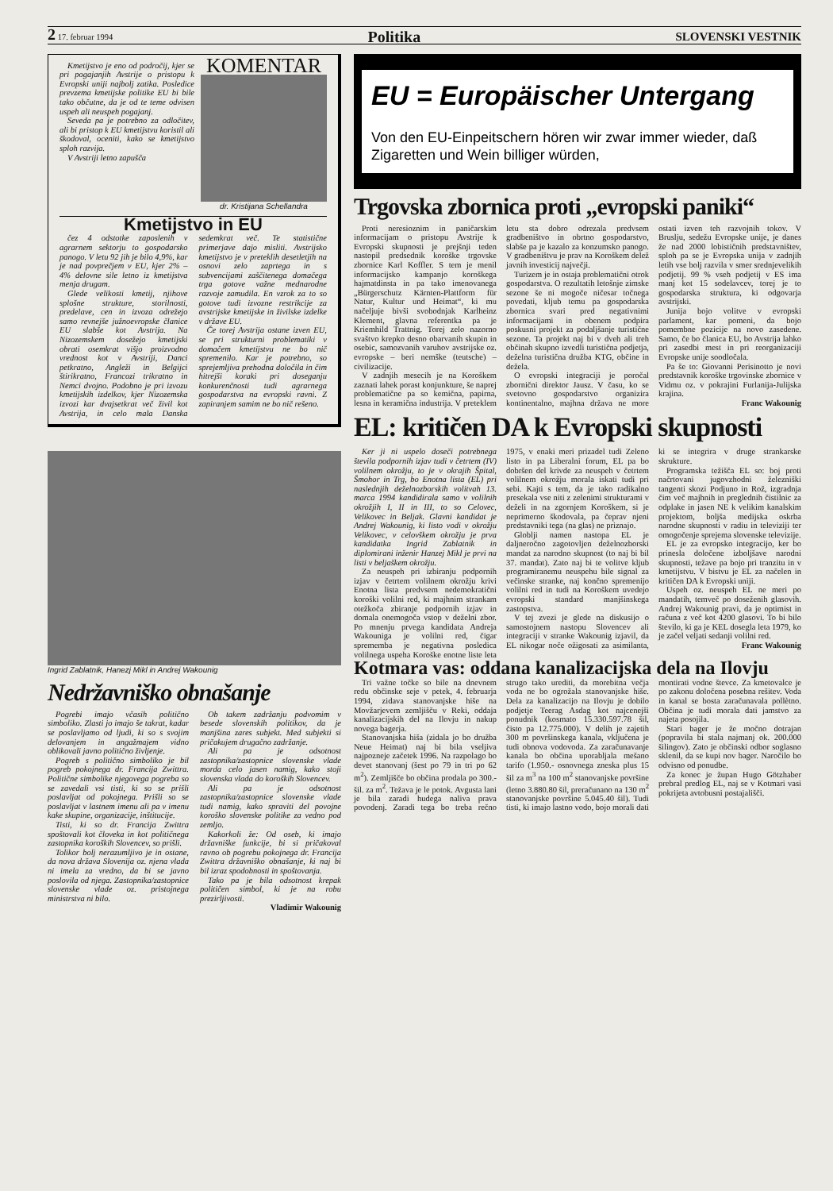2 17. februar 1994 Politika SLOVENSKI VESTNIK
Kmetijstvo je eno od področij, kjer se pri pogajanjih Avstrije o pristopu k Evropski uniji najbolj zatika. Posledice prevzema kmetijske politike EU bi bile tako občutne, da je od te teme odvisen uspeh ali neuspeh pogajanj.
Seveda pa je potrebno za odločitev, ali bi pristop k EU kmetijstvu koristil ali škodoval, oceniti, kako se kmetijstvo sploh razvija.
V Avstriji letno zapušča
KOMENTAR
dr. Kristijana Schellandra
Kmetijstvo in EU
čez 4 odstotke zaposlenih v agrarnem sektorju to gospodarsko panogo. V letu 92 jih je bilo 4,9%, kar je nad povprečjem v EU, kjer 2% – 4% delovne sile letno iz kmetijstva menja drugam.
Glede velikosti kmetij, njihove splošne strukture, storilnosti, predelave, cen in izvoza odrežejo samo revnejše južnoevropske članice EU slabše kot Avstrija. Na Nizozemskem dosežejo kmetijski obrati osemkrat višjo proizvodno vrednost kot v Avstriji, Danci petkratno, Angleži in Belgijci štirikratno, Francozi trikratno in Nemci dvojno. Podobno je pri izvozu kmetijskih izdelkov, kjer Nizozemska izvozi kar dvajsetkrat več živil kot Avstrija, in celo mala Danska sedemkrat več. Te statistične primerjave dajo misliti. Avstrijsko kmetijstvo je v preteklih desetletjih na osnovi zelo zaprtega in s subvencijami zaščitenega domačega trga gotove važne mednarodne razvoje zamudila. En vzrok za to so gotove tudi izvozne restrikcije za avstrijske kmetijske in živilske izdelke v države EU.
Če torej Avstrija ostane izven EU, se pri strukturni problematiki v domačem kmetijstvu ne bo nič spremenilo. Kar je potrebno, so sprejemljiva prehodna določila in čim hitrejši koraki pri doseganju konkurenčnosti tudi agrarnega gospodarstva na evropski ravni. Z zapiranjem samim ne bo nič rešeno.
Ingrid Zablatnik, Hanezj Mikl in Andrej Wakounig
Nedržavniško obnašanje
Pogrebi imajo včasih politično simboliko. Zlasti jo imajo še takrat, kadar se poslavljamo od ljudi, ki so s svojim delovanjem in angažmajem vidno oblikovali javno politično življenje.
Pogreb s politično simboliko je bil pogreb pokojnega dr. Francija Zwittra. Politične simbolike njegovega pogreba so se zavedali vsi tisti, ki so se prišli poslavljat od pokojnega. Prišli so se poslavljat v lastnem imenu ali pa v imenu kake skupine, organizacije, inštitucije.
Tisti, ki so dr. Francija Zwittra spoštovali kot človeka in kot političnega zastopnika koroških Slovencev, so prišli.
Tolikor bolj nerazumljivo je in ostane, da nova država Slovenija oz. njena vlada ni imela za vredno, da bi se javno poslovila od njega. Zastopnika/zastopnice slovenske vlade oz. pristojnega ministrstva ni bilo.
Ob takem zadržanju podvomim v besede slovenskih politikov, da je manjšina zares subjekt. Med subjekti si pričakujem drugačno zadržanje.
Ali pa je odsotnost zastopnika/zastopnice slovenske vlade morda celo jasen namig, kako stoji slovenska vlada do koroških Slovencev.
Ali pa je odsotnost zastopnika/zastopnice slovenske vlade tudi namig, kako spraviti del povojne koroško slovenske politike za vedno pod zemljo.
Kakorkoli že: Od oseb, ki imajo državniške funkcije, bi si pričakoval ravno ob pogrebu pokojnega dr. Francija Zwittra državniško obnašanje, ki naj bi bil izraz spodobnosti in spoštovanja.
Tako pa je bila odsotnost krepak političen simbol, ki je na robu prezirljivosti.
Vladimir Wakounig
EU = Europäischer Untergang
Von den EU-Einpeitschern hören wir zwar immer wieder, daß Zigaretten und Wein billiger würden,
Trgovska zbornica proti „evropski paniki“
Proti neresioznim in paničarskim informacijam o pristopu Avstrije k Evropski skupnosti je prejšnji teden nastopil predsednik koroške trgovske zbornice Karl Koffler. S tem je menil informacijsko kampanjo koroškega hajmatdinsta in pa tako imenovanega „Bürgerschutz Kärnten-Plattform für Natur, Kultur und Heimat“, ki mu načeljuje bivši svobodnjak Karlheinz Klement, glavna referentka pa je Kriemhild Trattnig. Torej zelo nazorno svaštvo krepko desno obarvanih skupin in osebic, samozvanih varuhov avstrijske oz. evropske – beri nemške (teutsche) – civilizacije.
V zadnjih mesecih je na Koroškem zaznati lahek porast konjunkture, še naprej problematične pa so kemična, papirna, lesna in keramična industrija. V preteklem letu sta dobro odrezala predvsem gradbeništvo in obrtno gospodarstvo, slabše pa je kazalo za konzumsko panogo. V gradbeništvu je prav na Koroškem delež javnih investicij največji.
Turizem je in ostaja problematični otrok gospodarstva. O rezultatih letošnje zimske sezone še ni mogoče ničesar točnega povedati, kljub temu pa gospodarska zbornica svari pred negativnimi informacijami in obenem podpira poskusni projekt za podaljšanje turistične sezone. Ta projekt naj bi v dveh ali treh občinah skupno izvedli turistična podjetja, deželna turistična družba KTG, občine in dežela.
O evropski integraciji je poročal zbornični direktor Jausz. V času, ko se svetovno gospodarstvo organizira kontinentalno, majhna država ne more ostati izven teh razvojnih tokov. V Bruslju, sedežu Evropske unije, je danes že nad 2000 lobističnih predstavništev, sploh pa se je Evropska unija v zadnjih letih vse bolj razvila v smer srednjevelikih podjetij. 99 % vseh podjetij v ES ima manj kot 15 sodelavcev, torej je to gospodarska struktura, ki odgovarja avstrijski.
Junija bojo volitve v evropski parlament, kar pomeni, da bojo pomembne pozicije na novo zasedene. Samo, če bo članica EU, bo Avstrija lahko pri zasedbi mest in pri reorganizaciji Evropske unije soodločala.
Pa še to: Giovanni Perisinotto je novi predstavnik koroške trgovinske zbornice v Vidmu oz. v pokrajini Furlanija-Julijska krajina.
Franc Wakounig
EL: kritičen DA k Evropski skupnosti
Ker ji ni uspelo doseči potrebnega števila podpornih izjav tudi v četrtem (IV) volilnem okrožju, to je v okrajih Špital, Šmohor in Trg, bo Enotna lista (EL) pri naslednjih deželnozborskih volitvah 13. marca 1994 kandidirala samo v volilnih okrožjih I, II in III, to so Celovec, Velikovec in Beljak. Glavni kandidat je Andrej Wakounig, ki listo vodi v okrožju Velikovec, v celovškem okrožju je prva kandidatka Ingrid Zablatnik in diplomirani inženir Hanzej Mikl je prvi na listi v beljaškem okrožju.
Za neuspeh pri izbiranju podpornih izjav v četrtem volilnem okrožju krivi Enotna lista predvsem nedemokratični koroški volilni red, ki majhnim strankam otežkoča zbiranje podpornih izjav in domala onemogoča vstop v deželni zbor. Po mnenju prvega kandidata Andreja Wakouniga je volilni red, čigar sprememba je negativna posledica volilnega uspeha Koroške enotne liste leta 1975, v enaki meri prizadel tudi Zeleno listo in pa Liberalni forum, EL pa bo dobršen del krivde za neuspeh v četrtem volilnem okrožju morala iskati tudi pri sebi. Kajti s tem, da je tako radikalno presekala vse niti z zelenimi strukturami v deželi in na zgornjem Koroškem, si je neprimerno škodovala, pa čeprav njeni predstavniki tega (na glas) ne priznajo.
Globlji namen nastopa EL je daljneročno zagotovljen deželnozborski mandat za narodno skupnost (to naj bi bil 37. mandat). Zato naj bi te volitve kljub programiranemu neuspehu bile signal za večinske stranke, naj končno spremenijo volilni red in tudi na Koroškem uvedejo evropski standard manjšinskega zastopstva.
V tej zvezi je glede na diskusijo o samostojnem nastopu Slovencev ali integraciji v stranke Wakounig izjavil, da EL nikogar noče ožigosati za asimilanta, ki se integrira v druge strankarske skrukture.
Programska težišča EL so: boj proti načrtovani jugovzhodni železniški tangenti skozi Podjuno in Rož, izgradnja čim več majhnih in preglednih čistilnic za odplake in jasen NE k velikim kanalskim projektom, boljša medijska oskrba narodne skupnosti v radiu in televiziji ter omogočenje sprejema slovenske televizije.
EL je za evropsko integracijo, ker bo prinesla določene izboljšave narodni skupnosti, težave pa bojo pri tranzitu in v kmetijstvu. V bistvu je EL za načelen in kritičen DA k Evropski uniji.
Uspeh oz. neuspeh EL ne meri po mandatih, temveč po doseženih glasovih. Andrej Wakounig pravi, da je optimist in računa z več kot 4200 glasovi. To bi bilo število, ki ga je KEL dosegla leta 1979, ko je začel veljati sedanji volilni red.
Franc Wakounig
Kotmara vas: oddana kanalizacijska dela na Ilovju
Tri važne točke so bile na dnevnem redu občinske seje v petek, 4. februarja 1994, zidava stanovanjske hiše na Movžarjevem zemljišču v Reki, oddaja kanalizacijskih del na Ilovju in nakup novega bagerja.
Stanovanjska hiša (zidala jo bo družba Neue Heimat) naj bi bila vseljiva najpozneje začetek 1996. Na razpolago bo devet stanovanj (šest po 79 in tri po 62 m<sup>2</sup>). Zemljišče bo občina prodala po 300.- šil. za m<sup>2</sup>. Težava je le potok. Avgusta lani je bila zaradi hudega naliva prava povodenj. Zaradi tega bo treba rečno strugo tako urediti, da morebitna večja voda ne bo ogrožala stanovanjske hiše. Dela za kanalizacijo na Ilovju je dobilo podjetje Teerag Asdag kot najcenejši ponudnik (kosmato 15.330.597.78 šil, čisto pa 12.775.000). V delih je zajetih 300 m površinskega kanala, vključena je tudi obnova vodovoda. Za zaračunavanje kanala bo občina uporabljala mešano tarifo (1.950.- osnovnega zneska plus 15 šil za m<sup>3</sup> na 100 m<sup>2</sup> stanovanjske površine (letno 3.880.80 šil, preračunano na 130 m<sup>2</sup> stanovanjske površine 5.045.40 šil). Tudi tisti, ki imajo lastno vodo, bojo morali dati montirati vodne števce. Za kmetovalce je po zakonu določena posebna rešitev. Voda in kanal se bosta zaračunavala pollètno. Občina je tudi morala dati jamstvo za najeta posojila.
Stari bager je že močno dotrajan (popravila bi stala najmanj ok. 200.000 šilingov). Zato je občinski odbor soglasno sklenil, da se kupi nov bager. Naročilo bo odvisno od ponudbe.
Za konec je župan Hugo Götzhaber prebral predlog EL, naj se v Kotmari vasi pokrijeta avtobusni postajališči.